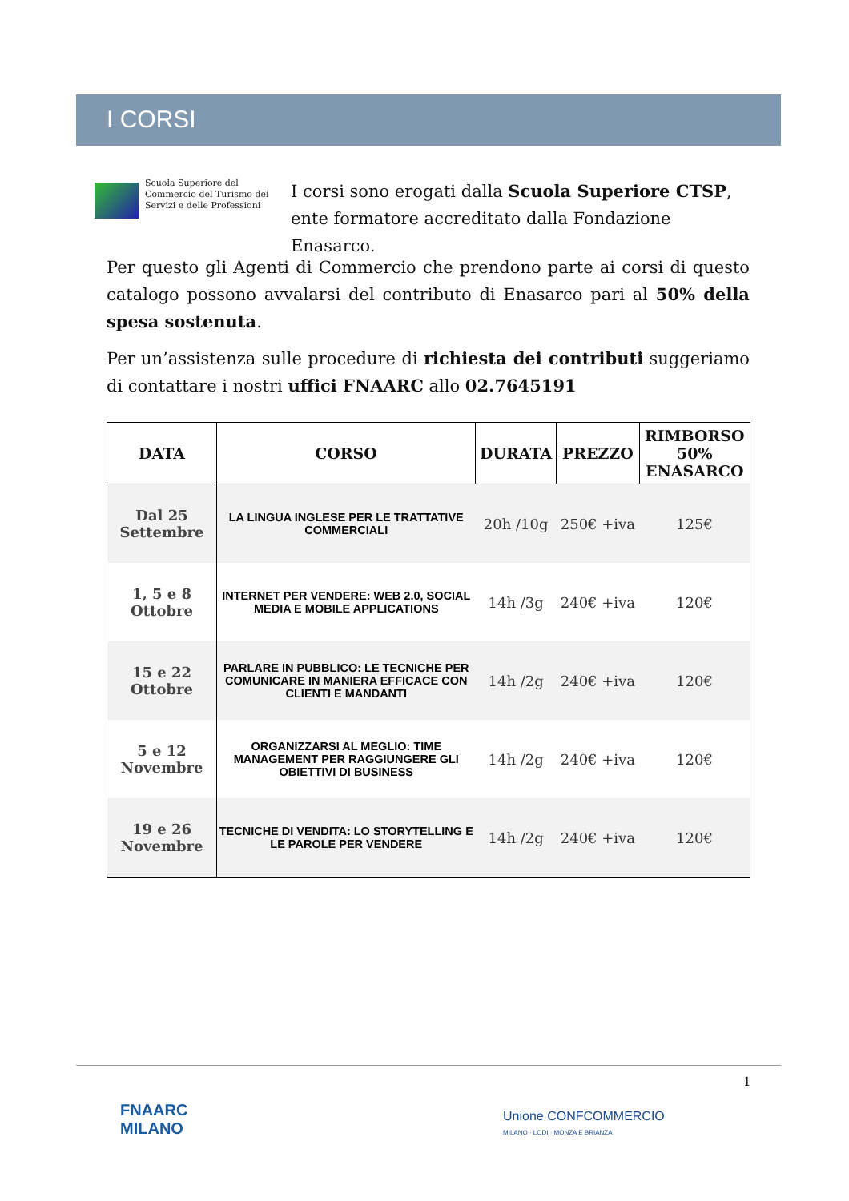I CORSI
Scuola Superiore del Commercio del Turismo dei Servizi e delle Professioni
I corsi sono erogati dalla Scuola Superiore CTSP, ente formatore accreditato dalla Fondazione Enasarco.
Per questo gli Agenti di Commercio che prendono parte ai corsi di questo catalogo possono avvalarsi del contributo di Enasarco pari al 50% della spesa sostenuta.
Per un’assistenza sulle procedure di richiesta dei contributi suggeriamo di contattare i nostri uffici FNAARC allo 02.7645191
| DATA | CORSO | DURATA | PREZZO | RIMBORSO 50% ENASARCO |
| --- | --- | --- | --- | --- |
| Dal 25 Settembre | LA LINGUA INGLESE PER LE TRATTATIVE COMMERCIALI | 20h /10g | 250€ +iva | 125€ |
| 1, 5 e 8 Ottobre | INTERNET PER VENDERE: WEB 2.0, SOCIAL MEDIA E MOBILE APPLICATIONS | 14h /3g | 240€ +iva | 120€ |
| 15 e 22 Ottobre | PARLARE IN PUBBLICO: LE TECNICHE PER COMUNICARE IN MANIERA EFFICACE CON CLIENTI E MANDANTI | 14h /2g | 240€ +iva | 120€ |
| 5 e 12 Novembre | ORGANIZZARSI AL MEGLIO: TIME MANAGEMENT PER RAGGIUNGERE GLI OBIETTIVI DI BUSINESS | 14h /2g | 240€ +iva | 120€ |
| 19 e 26 Novembre | TECNICHE DI VENDITA: LO STORYTELLING E LE PAROLE PER VENDERE | 14h /2g | 240€ +iva | 120€ |
1
FNAARC
MILANO
Unione CONFCOMMERCIO
MILANO · LODI · MONZA E BRIANZA